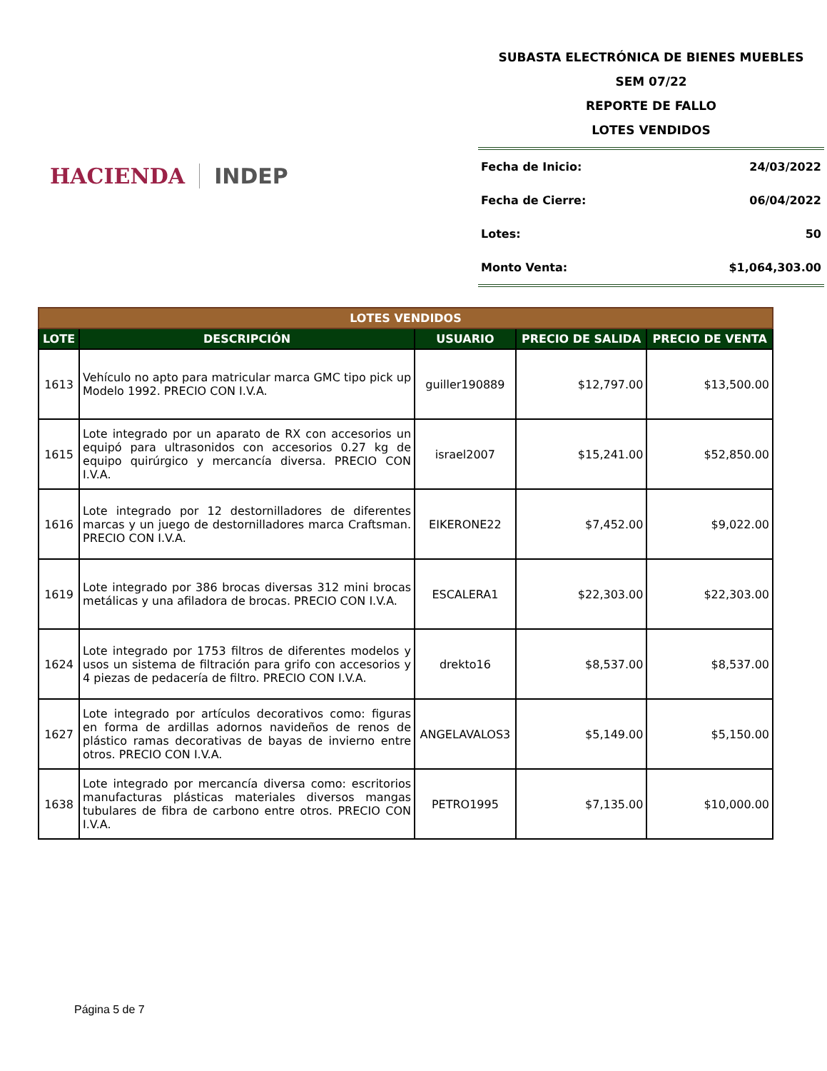HACIENDA INDEP
SUBASTA ELECTRÓNICA DE BIENES MUEBLES
SEM 07/22
REPORTE DE FALLO
LOTES VENDIDOS
Fecha de Inicio: 24/03/2022
Fecha de Cierre: 06/04/2022
Lotes: 50
Monto Venta: $1,064,303.00
| LOTES VENDIDOS | | | | |
| --- | --- | --- | --- | --- |
| LOTE | DESCRIPCIÓN | USUARIO | PRECIO DE SALIDA | PRECIO DE VENTA |
| 1613 | Vehículo no apto para matricular marca GMC tipo pick up Modelo 1992. PRECIO CON I.V.A. | guiller190889 | $12,797.00 | $13,500.00 |
| 1615 | Lote integrado por un aparato de RX con accesorios un equipó para ultrasonidos con accesorios 0.27 kg de equipo quirúrgico y mercancía diversa. PRECIO CON I.V.A. | israel2007 | $15,241.00 | $52,850.00 |
| 1616 | Lote integrado por 12 destornilladores de diferentes marcas y un juego de destornilladores marca Craftsman. PRECIO CON I.V.A. | EIKERONE22 | $7,452.00 | $9,022.00 |
| 1619 | Lote integrado por 386 brocas diversas 312 mini brocas metálicas y una afiladora de brocas. PRECIO CON I.V.A. | ESCALERA1 | $22,303.00 | $22,303.00 |
| 1624 | Lote integrado por 1753 filtros de diferentes modelos y usos un sistema de filtración para grifo con accesorios y 4 piezas de pedacería de filtro. PRECIO CON I.V.A. | drekto16 | $8,537.00 | $8,537.00 |
| 1627 | Lote integrado por artículos decorativos como: figuras en forma de ardillas adornos navideños de renos de plástico ramas decorativas de bayas de invierno entre otros. PRECIO CON I.V.A. | ANGELAVALOS3 | $5,149.00 | $5,150.00 |
| 1638 | Lote integrado por mercancía diversa como: escritorios manufacturas plásticas materiales diversos mangas tubulares de fibra de carbono entre otros. PRECIO CON I.V.A. | PETRO1995 | $7,135.00 | $10,000.00 |
Página 5 de 7